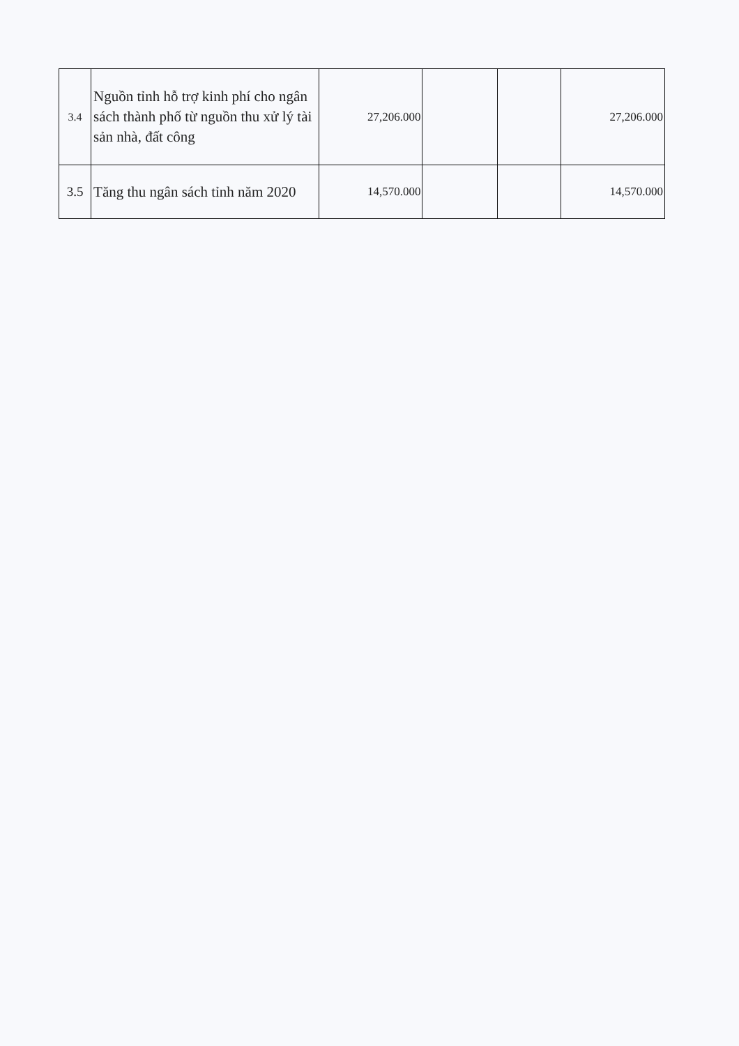| 3.4 | Nguồn tỉnh hỗ trợ kinh phí cho ngân sách thành phố từ nguồn thu xử lý tài sản nhà, đất công | 27,206.000 | | | 27,206.000 |
| 3.5 | Tăng thu ngân sách tỉnh năm 2020 | 14,570.000 | | | 14,570.000 |